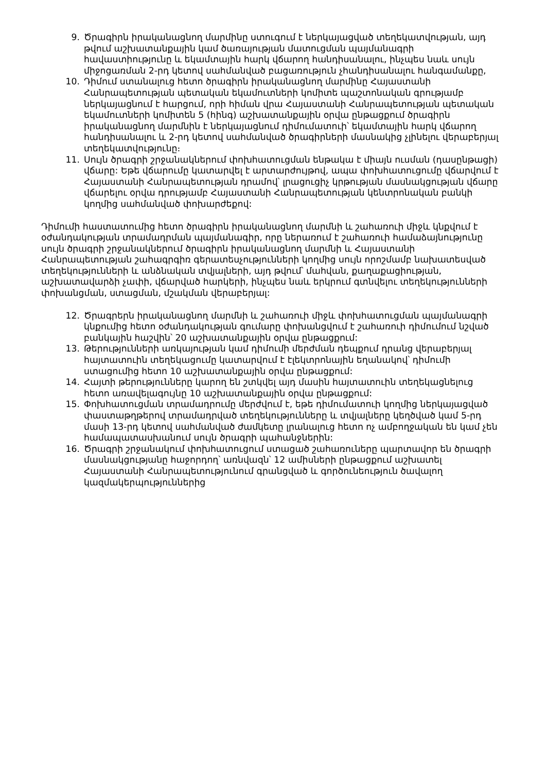9. Ծրագիրն իրականացնող մարմինը ստուգում է ներկայացված տեղեկատվության, այդ թվում աշխատանքային կամ ծառայության մատուցման պայմանագրի հավաստիությունը և եկամտային հարկ վճարող հանդիսանալու, ինչպես նաև սույն միջոցառման 2-րդ կետով սահմանված բացառություն չհանդիսանալու հանգամանքը,
10. Դիմում ստանալուց հետո ծրագիրն իրականացնող մարմինը Հայաստանի Հանրապետության պետական եկամուտների կոմիտե պաշտոնական գրությամբ ներկայացնում է հարցում, որի հիման վրա Հայաստանի Հանրապետության պետական եկամուտների կոմիտեն 5 (հինգ) աշխատանքային օրվա ընթացքում ծրագիրն իրականացնող մարմնին է ներկայացնում դիմումատուի՝ եկամտային հարկ վճարող հանդիսանալու և 2-րդ կետով սահմանված ծրագիրների մասնակից չլինելու վերաբերյալ տեղեկատվությունը։
11. Սույն ծրագրի շրջանակներում փոխհատուցման ենթակա է միայն ուսման (դասընթացի) վճարը: Եթե վճարումը կատարվել է արտարժույթով, ապա փոխհատուցումը վճարվում է Հայաստանի Հանրապետության դրամով՝ լրացուցիչ կրթության մասնակցության վճարը վճարելու օրվա դրությամբ Հայաստանի Հանրապետության կենտրոնական բանկի կողմից սահմանված փոխարժեքով:
Դիմումի հաստատումից հետո ծրագիրն իրականացնող մարմնի և շահառուի միջև կնքվում է օժանդակության տրամադրման պայմանագիր, որը ներառում է շահառուի համաձայնությունը սույն ծրագրի շրջանակներում ծրագիրն իրականացնող մարմնի և Հայաստանի Հանրապետության շահագրգիռ գերատեսչությունների կողմից սույն որոշմամբ նախատեսված տեղեկությունների և անձնական տվյալների, այդ թվում՝ մահվան, քաղաքացիության, աշխատավարձի չափի, վճարված հարկերի, ինչպես նաև երկրում գտնվելու տեղեկությունների փոխանցման, ստացման, մշակման վերաբերյալ:
12. Ծրագրերն իրականացնող մարմնի և շահառուի միջև փոխհատուցման պայմանագրի կնքումից հետո օժանդակության գումարը փոխանցվում է շահառուի դիմումում նշված բանկային հաշվին՝ 20 աշխատանքային օրվա ընթացքում:
13. Թերությունների առկայության կամ դիմումի մերժման դեպքում դրանց վերաբերյալ հայտատուին տեղեկացումը կատարվում է էլեկտրոնային եղանակով՝ դիմումի ստացումից հետո 10 աշխատանքային օրվա ընթացքում:
14. Հայտի թերությունները կարող են շտկվել այդ մասին հայտատուին տեղեկացնելուց հետո առավելագույնը 10 աշխատանքային օրվա ընթացքում:
15. Փոխհատուցման տրամադրումը մերժվում է, եթե դիմումատուի կողմից ներկայացված փաստաթղթերով տրամադրված տեղեկությունները և տվյալները կեղծված կամ 5-րդ մասի 13-րդ կետով սահմանված ժամկետը լրանալուց հետո ոչ ամբողջական են կամ չեն համապատասխանում սույն ծրագրի պահանջներին:
16. Ծրագրի շրջանակում փոխհատուցում ստացած շահառուները պարտավոր են ծրագրի մասնակցությանը հաջորդող՝ առնվազն՝ 12 ամիսների ընթացքում աշխատել Հայաստանի Հանրապետությունում գրանցված և գործունեություն ծավալող կազմակերպություններից